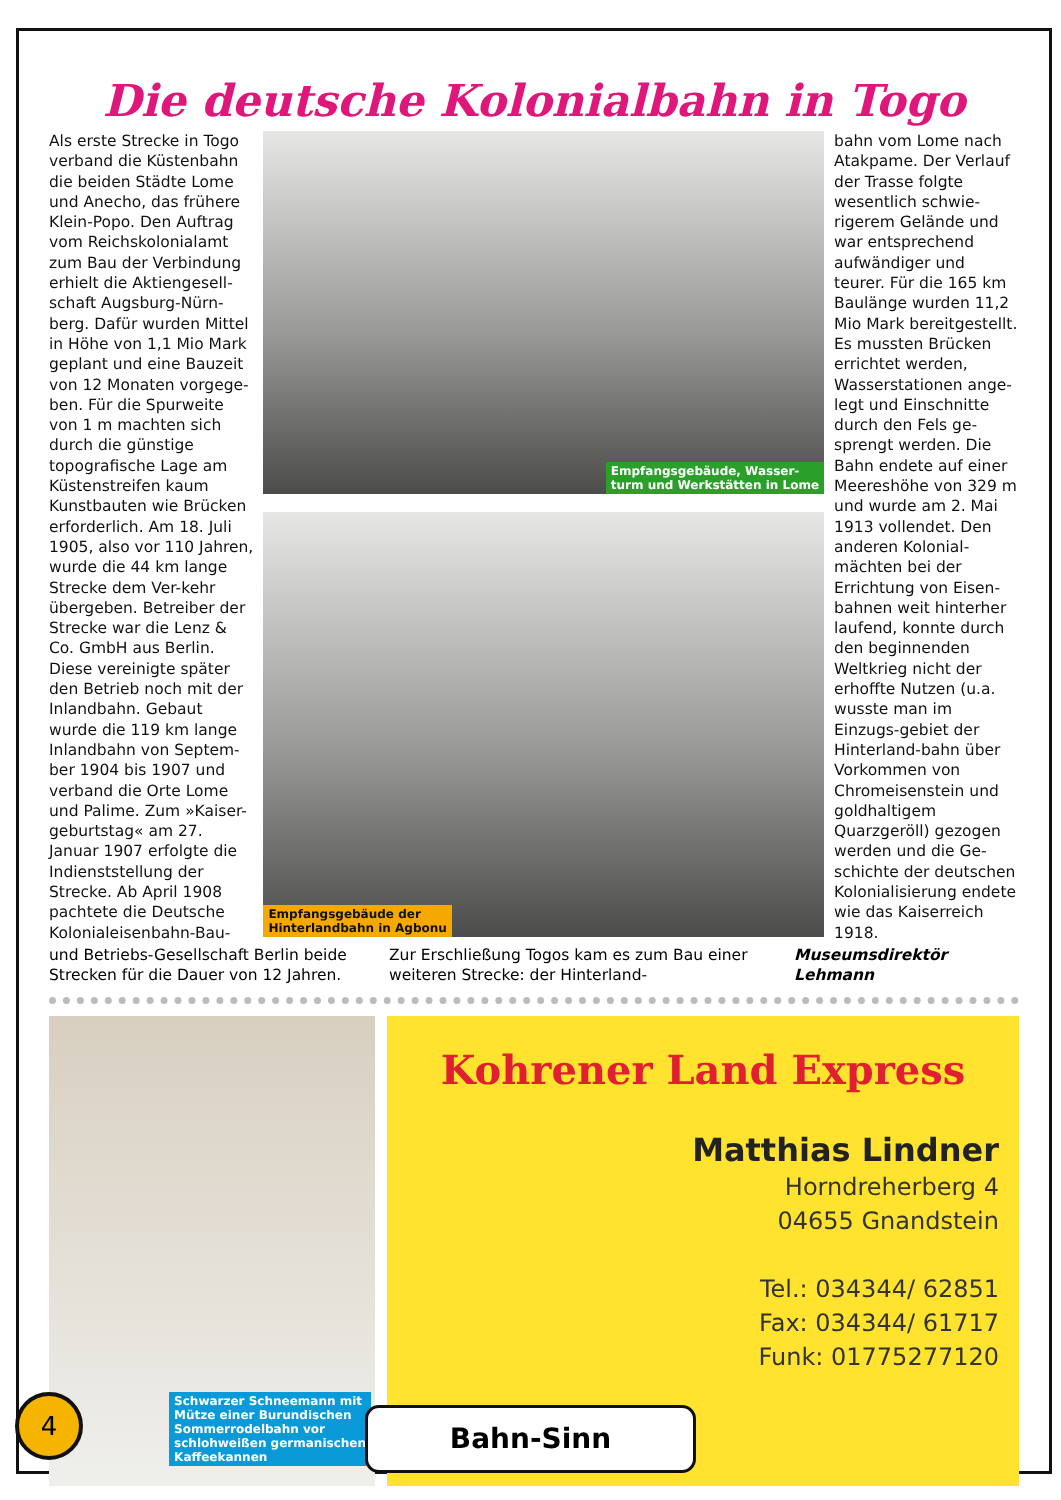Die deutsche Kolonialbahn in Togo
Als erste Strecke in Togo verband die Küstenbahn die beiden Städte Lome und Anecho, das frühere Klein-Popo. Den Auftrag vom Reichskolonialamt zum Bau der Verbindung erhielt die Aktiengesell-schaft Augsburg-Nürn-berg. Dafür wurden Mittel in Höhe von 1,1 Mio Mark geplant und eine Bauzeit von 12 Monaten vorgege-ben. Für die Spurweite von 1 m machten sich durch die günstige topografische Lage am Küstenstreifen kaum Kunstbauten wie Brücken erforderlich. Am 18. Juli 1905, also vor 110 Jahren, wurde die 44 km lange Strecke dem Ver-kehr übergeben. Betreiber der Strecke war die Lenz & Co. GmbH aus Berlin. Diese vereinigte später den Betrieb noch mit der Inlandbahn. Gebaut wurde die 119 km lange Inlandbahn von Septem-ber 1904 bis 1907 und verband die Orte Lome und Palime. Zum »Kaiser-geburtstag« am 27. Januar 1907 erfolgte die Indienststellung der Strecke. Ab April 1908 pachtete die Deutsche Kolonialeisenbahn-Bau-
Empfangsgebäude, Wasser-
turm und Werkstätten in Lome
Empfangsgebäude der
Hinterlandbahn in Agbonu
bahn vom Lome nach Atakpame. Der Verlauf der Trasse folgte wesentlich schwie-rigerem Gelände und war entsprechend aufwändiger und teurer. Für die 165 km Baulänge wurden 11,2 Mio Mark bereitgestellt. Es mussten Brücken errichtet werden, Wasserstationen ange-legt und Einschnitte durch den Fels ge-sprengt werden. Die Bahn endete auf einer Meereshöhe von 329 m und wurde am 2. Mai 1913 vollendet. Den anderen Kolonial-mächten bei der Errichtung von Eisen-bahnen weit hinterher laufend, konnte durch den beginnenden Weltkrieg nicht der erhoffte Nutzen (u.a. wusste man im Einzugs-gebiet der Hinterland-bahn über Vorkommen von Chromeisenstein und goldhaltigem Quarzgeröll) gezogen werden und die Ge-schichte der deutschen Kolonialisierung endete wie das Kaiserreich 1918.
und Betriebs-Gesellschaft Berlin beide Strecken für die Dauer von 12 Jahren.
Zur Erschließung Togos kam es zum Bau einer weiteren Strecke: der Hinterland-
Museumsdirektör
Lehmann
Schwarzer Schneemann mit
Mütze einer Burundischen
Sommerrodelbahn vor
schlohweißen germanischen
Kaffeekannen
Kohrener Land Express
Matthias Lindner
Horndreherberg 4
04655 Gnandstein
Tel.: 034344/ 62851
Fax: 034344/ 61717
Funk: 01775277120
4 Bahn-Sinn